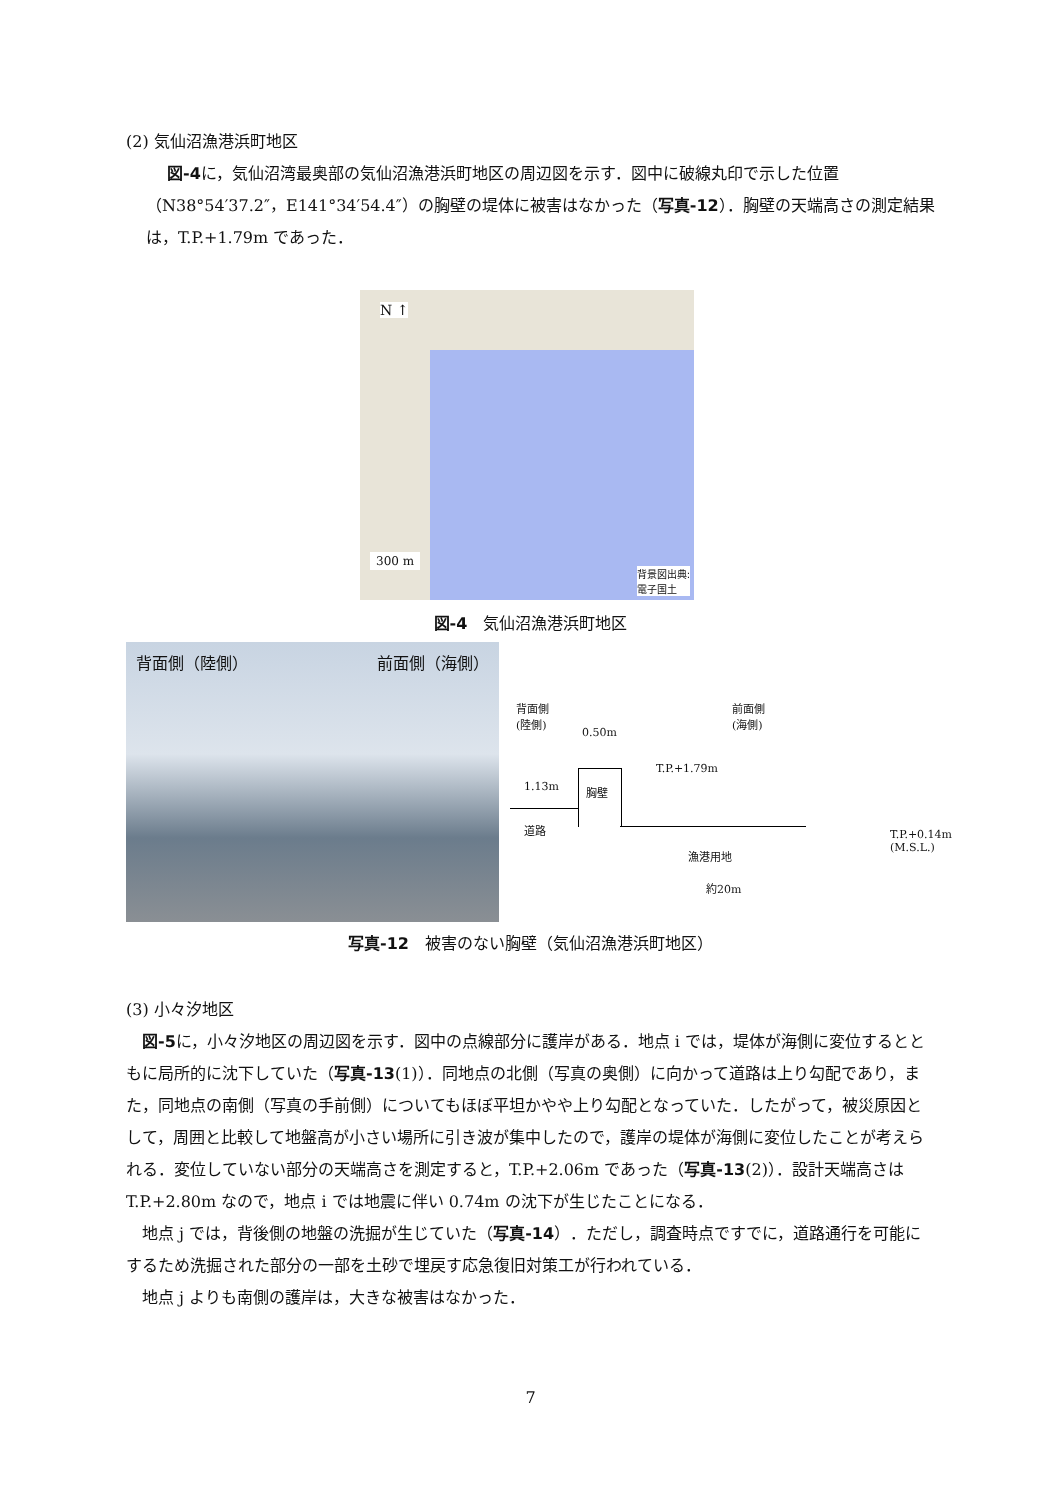(2) 気仙沼漁港浜町地区
図-4に，気仙沼湾最奥部の気仙沼漁港浜町地区の周辺図を示す．図中に破線丸印で示した位置（N38°54′37.2″，E141°34′54.4″）の胸壁の堤体に被害はなかった（写真-12）．胸壁の天端高さの測定結果は，T.P.+1.79m であった．
N ↑
300 m
背景図出典:
電子国土
図-4　気仙沼漁港浜町地区
背面側（陸側） 前面側（海側）
背面側
(陸側)
前面側
(海側)
0.50m
T.P.+1.79m
1.13m 胸壁
道路
漁港用地
T.P.+0.14m
(M.S.L.)
約20m
写真-12　被害のない胸壁（気仙沼漁港浜町地区）
(3) 小々汐地区
図-5に，小々汐地区の周辺図を示す．図中の点線部分に護岸がある．地点 i では，堤体が海側に変位するとともに局所的に沈下していた（写真-13(1)）．同地点の北側（写真の奥側）に向かって道路は上り勾配であり，また，同地点の南側（写真の手前側）についてもほぼ平坦かやや上り勾配となっていた．したがって，被災原因として，周囲と比較して地盤高が小さい場所に引き波が集中したので，護岸の堤体が海側に変位したことが考えられる．変位していない部分の天端高さを測定すると，T.P.+2.06m であった（写真-13(2)）．設計天端高さは T.P.+2.80m なので，地点 i では地震に伴い 0.74m の沈下が生じたことになる．
地点 j では，背後側の地盤の洗掘が生じていた（写真-14）．ただし，調査時点ですでに，道路通行を可能にするため洗掘された部分の一部を土砂で埋戻す応急復旧対策工が行われている．
地点 j よりも南側の護岸は，大きな被害はなかった．
7